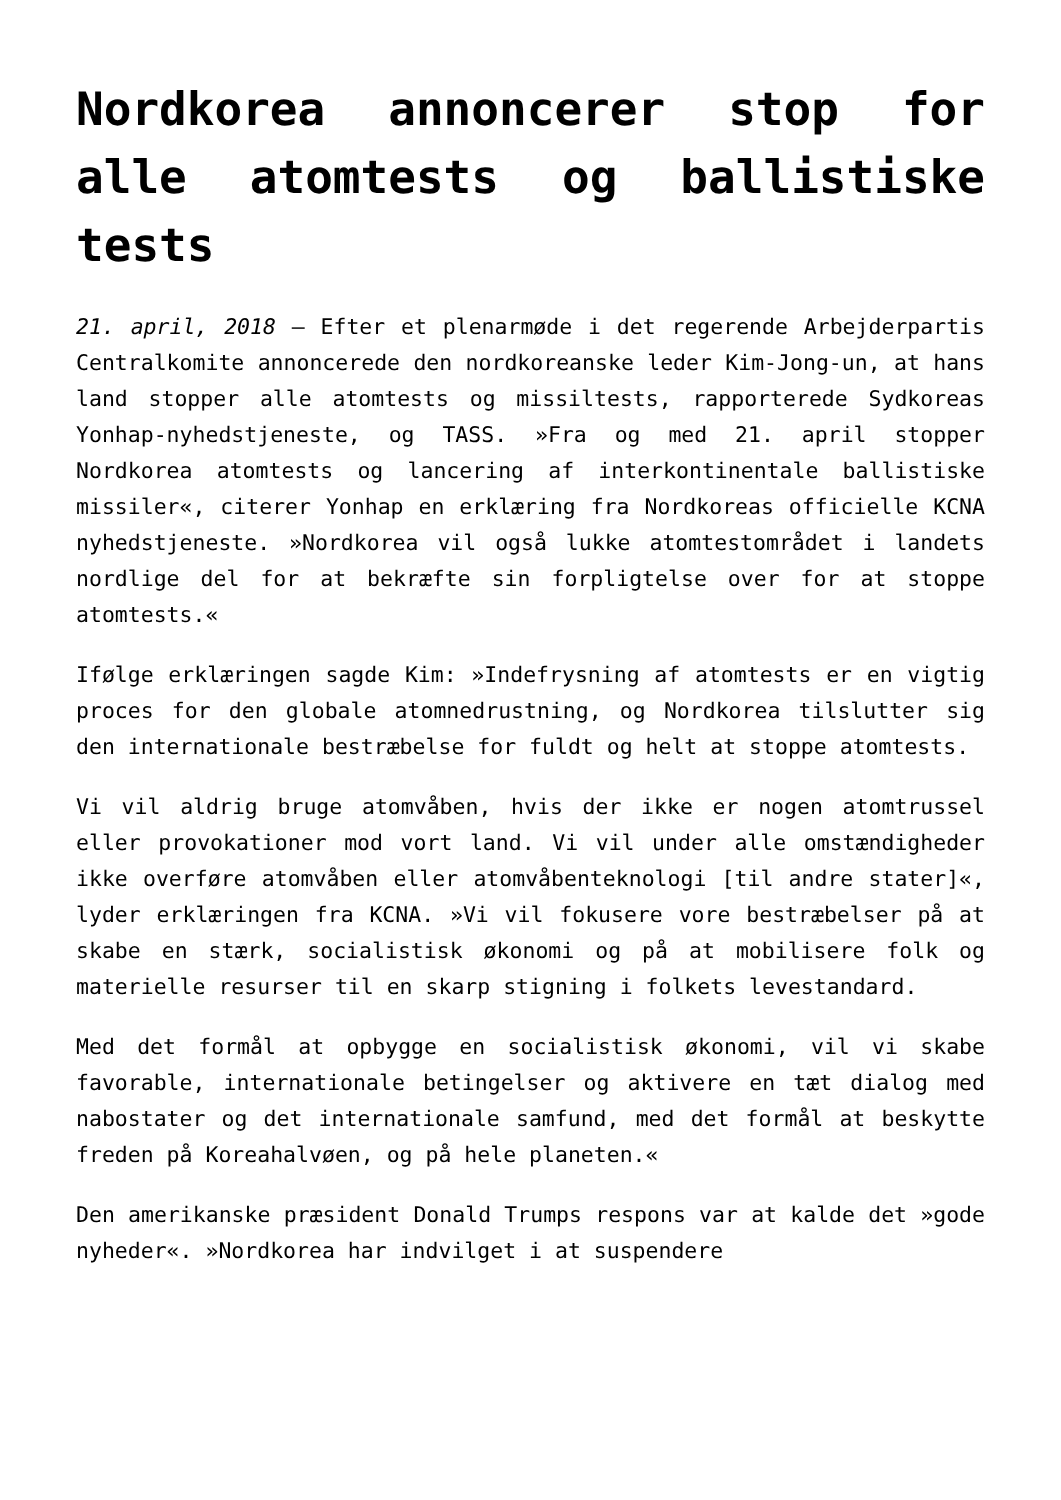Nordkorea annoncerer stop for alle atomtests og ballistiske tests
21. april, 2018 – Efter et plenarmøde i det regerende Arbejderpartis Centralkomite annoncerede den nordkoreanske leder Kim-Jong-un, at hans land stopper alle atomtests og missiltests, rapporterede Sydkoreas Yonhap-nyhedstjeneste, og TASS. »Fra og med 21. april stopper Nordkorea atomtests og lancering af interkontinentale ballistiske missiler«, citerer Yonhap en erklæring fra Nordkoreas officielle KCNA nyhedstjeneste. »Nordkorea vil også lukke atomtestområdet i landets nordlige del for at bekræfte sin forpligtelse over for at stoppe atomtests.«
Ifølge erklæringen sagde Kim: »Indefrysning af atomtests er en vigtig proces for den globale atomnedrustning, og Nordkorea tilslutter sig den internationale bestræbelse for fuldt og helt at stoppe atomtests.
Vi vil aldrig bruge atomvåben, hvis der ikke er nogen atomtrussel eller provokationer mod vort land. Vi vil under alle omstændigheder ikke overføre atomvåben eller atomvåbenteknologi [til andre stater]«, lyder erklæringen fra KCNA. »Vi vil fokusere vore bestræbelser på at skabe en stærk, socialistisk økonomi og på at mobilisere folk og materielle resurser til en skarp stigning i folkets levestandard.
Med det formål at opbygge en socialistisk økonomi, vil vi skabe favorable, internationale betingelser og aktivere en tæt dialog med nabostater og det internationale samfund, med det formål at beskytte freden på Koreahalvøen, og på hele planeten.«
Den amerikanske præsident Donald Trumps respons var at kalde det »gode nyheder«. »Nordkorea har indvilget i at suspendere